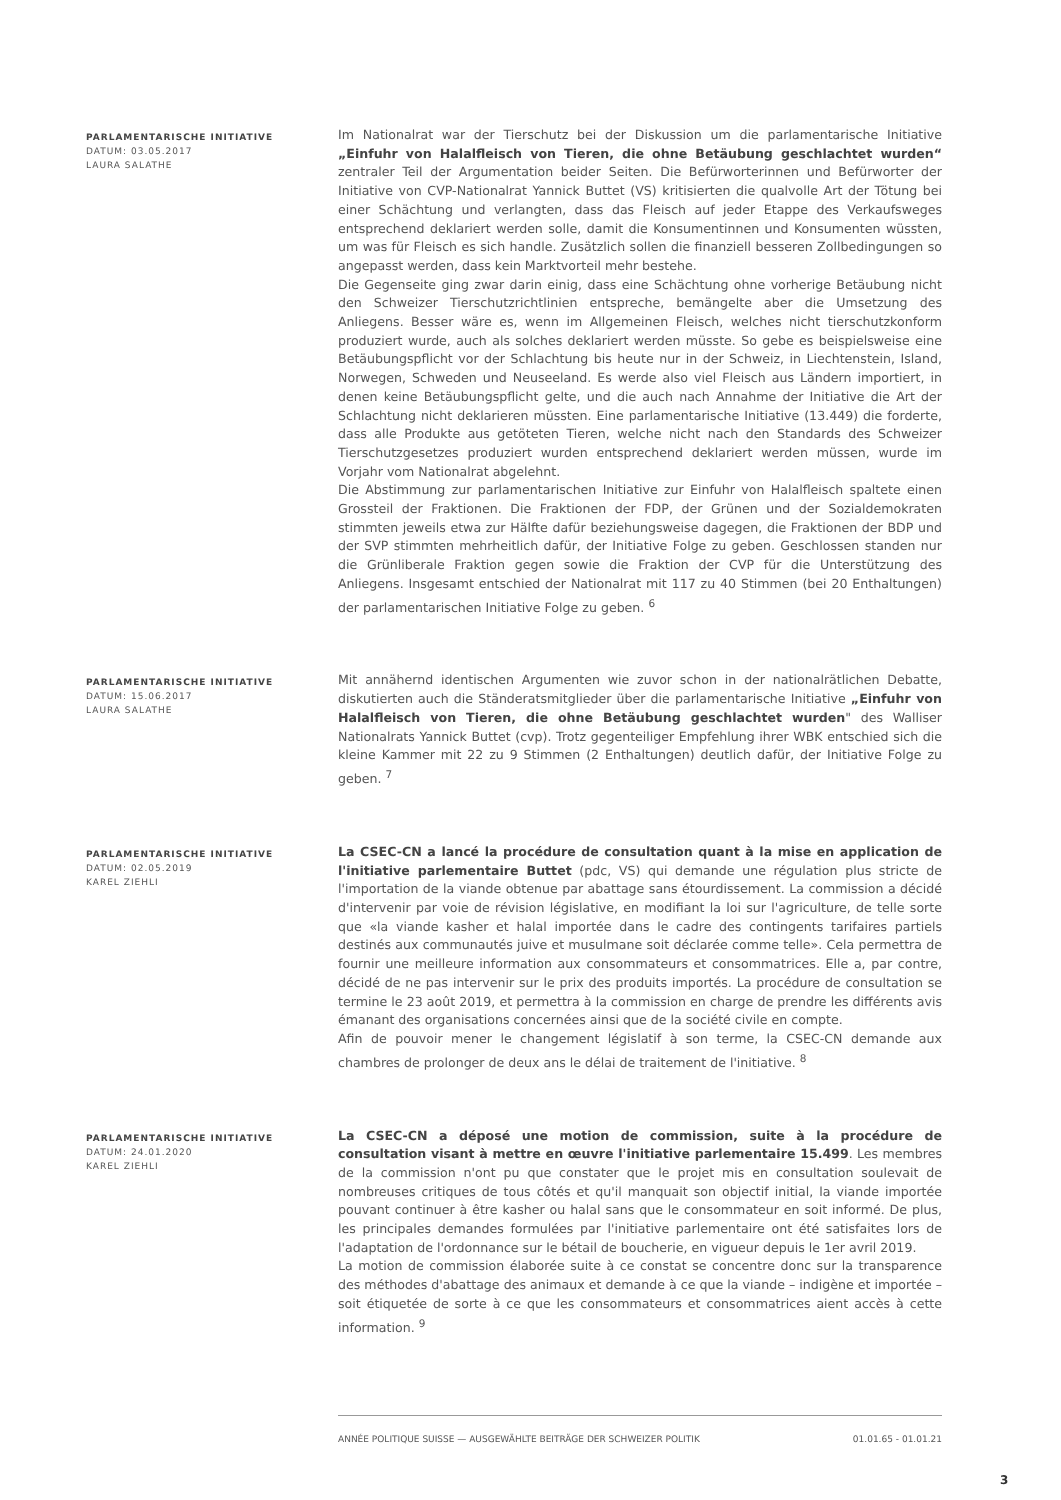PARLAMENTARISCHE INITIATIVE
DATUM: 03.05.2017
LAURA SALATHE
Im Nationalrat war der Tierschutz bei der Diskussion um die parlamentarische Initiative „Einfuhr von Halalfleisch von Tieren, die ohne Betäubung geschlachtet wurden“ zentraler Teil der Argumentation beider Seiten. Die Befürworterinnen und Befürworter der Initiative von CVP-Nationalrat Yannick Buttet (VS) kritisierten die qualvolle Art der Tötung bei einer Schächtung und verlangten, dass das Fleisch auf jeder Etappe des Verkaufsweges entsprechend deklariert werden solle, damit die Konsumentinnen und Konsumenten wüssten, um was für Fleisch es sich handle. Zusätzlich sollen die finanziell besseren Zollbedingungen so angepasst werden, dass kein Marktvorteil mehr bestehe.
Die Gegenseite ging zwar darin einig, dass eine Schächtung ohne vorherige Betäubung nicht den Schweizer Tierschutzrichtlinien entspreche, bemängelte aber die Umsetzung des Anliegens. Besser wäre es, wenn im Allgemeinen Fleisch, welches nicht tierschutzkonform produziert wurde, auch als solches deklariert werden müsste. So gebe es beispielsweise eine Betäubungspflicht vor der Schlachtung bis heute nur in der Schweiz, in Liechtenstein, Island, Norwegen, Schweden und Neuseeland. Es werde also viel Fleisch aus Ländern importiert, in denen keine Betäubungspflicht gelte, und die auch nach Annahme der Initiative die Art der Schlachtung nicht deklarieren müssten. Eine parlamentarische Initiative (13.449) die forderte, dass alle Produkte aus getöteten Tieren, welche nicht nach den Standards des Schweizer Tierschutzgesetzes produziert wurden entsprechend deklariert werden müssen, wurde im Vorjahr vom Nationalrat abgelehnt.
Die Abstimmung zur parlamentarischen Initiative zur Einfuhr von Halalfleisch spaltete einen Grossteil der Fraktionen. Die Fraktionen der FDP, der Grünen und der Sozialdemokraten stimmten jeweils etwa zur Hälfte dafür beziehungsweise dagegen, die Fraktionen der BDP und der SVP stimmten mehrheitlich dafür, der Initiative Folge zu geben. Geschlossen standen nur die Grünliberale Fraktion gegen sowie die Fraktion der CVP für die Unterstützung des Anliegens. Insgesamt entschied der Nationalrat mit 117 zu 40 Stimmen (bei 20 Enthaltungen) der parlamentarischen Initiative Folge zu geben. <sup>6</sup>
PARLAMENTARISCHE INITIATIVE
DATUM: 15.06.2017
LAURA SALATHE
Mit annähernd identischen Argumenten wie zuvor schon in der nationalrätlichen Debatte, diskutierten auch die Ständeratsmitglieder über die parlamentarische Initiative „Einfuhr von Halalfleisch von Tieren, die ohne Betäubung geschlachtet wurden" des Walliser Nationalrats Yannick Buttet (cvp). Trotz gegenteiliger Empfehlung ihrer WBK entschied sich die kleine Kammer mit 22 zu 9 Stimmen (2 Enthaltungen) deutlich dafür, der Initiative Folge zu geben. <sup>7</sup>
PARLAMENTARISCHE INITIATIVE
DATUM: 02.05.2019
KAREL ZIEHLI
La CSEC-CN a lancé la procédure de consultation quant à la mise en application de l'initiative parlementaire Buttet (pdc, VS) qui demande une régulation plus stricte de l'importation de la viande obtenue par abattage sans étourdissement. La commission a décidé d'intervenir par voie de révision législative, en modifiant la loi sur l'agriculture, de telle sorte que «la viande kasher et halal importée dans le cadre des contingents tarifaires partiels destinés aux communautés juive et musulmane soit déclarée comme telle». Cela permettra de fournir une meilleure information aux consommateurs et consommatrices. Elle a, par contre, décidé de ne pas intervenir sur le prix des produits importés. La procédure de consultation se termine le 23 août 2019, et permettra à la commission en charge de prendre les différents avis émanant des organisations concernées ainsi que de la société civile en compte.
Afin de pouvoir mener le changement législatif à son terme, la CSEC-CN demande aux chambres de prolonger de deux ans le délai de traitement de l'initiative. <sup>8</sup>
PARLAMENTARISCHE INITIATIVE
DATUM: 24.01.2020
KAREL ZIEHLI
La CSEC-CN a déposé une motion de commission, suite à la procédure de consultation visant à mettre en œuvre l'initiative parlementaire 15.499. Les membres de la commission n'ont pu que constater que le projet mis en consultation soulevait de nombreuses critiques de tous côtés et qu'il manquait son objectif initial, la viande importée pouvant continuer à être kasher ou halal sans que le consommateur en soit informé. De plus, les principales demandes formulées par l'initiative parlementaire ont été satisfaites lors de l'adaptation de l'ordonnance sur le bétail de boucherie, en vigueur depuis le 1er avril 2019.
La motion de commission élaborée suite à ce constat se concentre donc sur la transparence des méthodes d'abattage des animaux et demande à ce que la viande – indigène et importée – soit étiquetée de sorte à ce que les consommateurs et consommatrices aient accès à cette information. <sup>9</sup>
ANNÉE POLITIQUE SUISSE — AUSGEWÄHLTE BEITRÄGE DER SCHWEIZER POLITIK 01.01.65 - 01.01.21
3